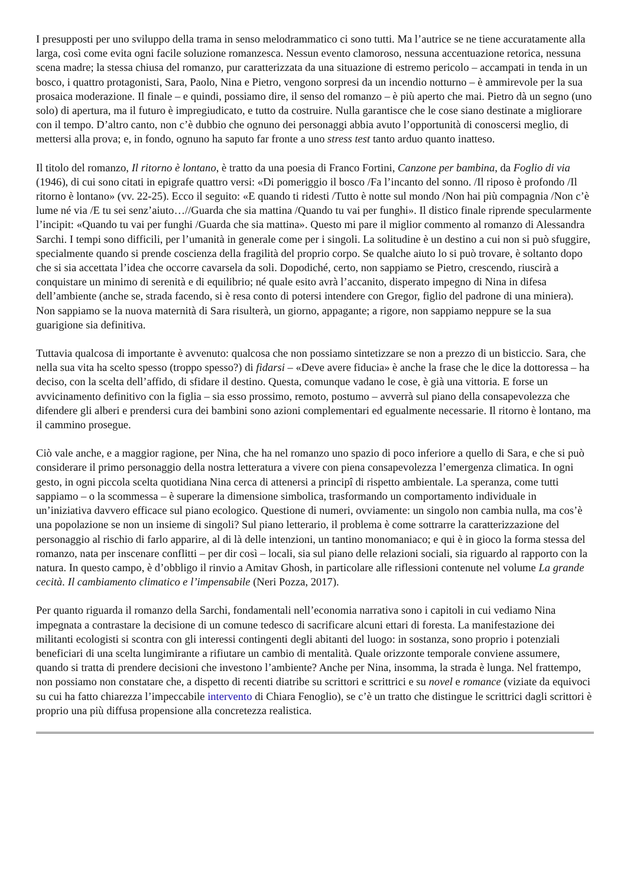I presupposti per uno sviluppo della trama in senso melodrammatico ci sono tutti. Ma l’autrice se ne tiene accuratamente alla larga, così come evita ogni facile soluzione romanzesca. Nessun evento clamoroso, nessuna accentuazione retorica, nessuna scena madre; la stessa chiusa del romanzo, pur caratterizzata da una situazione di estremo pericolo – accampati in tenda in un bosco, i quattro protagonisti, Sara, Paolo, Nina e Pietro, vengono sorpresi da un incendio notturno – è ammirevole per la sua prosaica moderazione. Il finale – e quindi, possiamo dire, il senso del romanzo – è più aperto che mai. Pietro dà un segno (uno solo) di apertura, ma il futuro è impregiudicato, e tutto da costruire. Nulla garantisce che le cose siano destinate a migliorare con il tempo. D’altro canto, non c’è dubbio che ognuno dei personaggi abbia avuto l’opportunità di conoscersi meglio, di mettersi alla prova; e, in fondo, ognuno ha saputo far fronte a uno stress test tanto arduo quanto inatteso.
Il titolo del romanzo, Il ritorno è lontano, è tratto da una poesia di Franco Fortini, Canzone per bambina, da Foglio di via (1946), di cui sono citati in epigrafe quattro versi: «Di pomeriggio il bosco /Fa l’incanto del sonno. /Il riposo è profondo /Il ritorno è lontano» (vv. 22-25). Ecco il seguito: «E quando ti ridesti /Tutto è notte sul mondo /Non hai più compagnia /Non c’è lume né via /E tu sei senz’aiuto…//Guarda che sia mattina /Quando tu vai per funghi». Il distico finale riprende specularmente l’incipit: «Quando tu vai per funghi /Guarda che sia mattina». Questo mi pare il miglior commento al romanzo di Alessandra Sarchi. I tempi sono difficili, per l’umanità in generale come per i singoli. La solitudine è un destino a cui non si può sfuggire, specialmente quando si prende coscienza della fragilità del proprio corpo. Se qualche aiuto lo si può trovare, è soltanto dopo che si sia accettata l’idea che occorre cavarsela da soli. Dopodiché, certo, non sappiamo se Pietro, crescendo, riuscirà a conquistare un minimo di serenità e di equilibrio; né quale esito avrà l’accanito, disperato impegno di Nina in difesa dell’ambiente (anche se, strada facendo, si è resa conto di potersi intendere con Gregor, figlio del padrone di una miniera). Non sappiamo se la nuova maternità di Sara risulterà, un giorno, appagante; a rigore, non sappiamo neppure se la sua guarigione sia definitiva.
Tuttavia qualcosa di importante è avvenuto: qualcosa che non possiamo sintetizzare se non a prezzo di un bisticcio. Sara, che nella sua vita ha scelto spesso (troppo spesso?) di fidarsi – «Deve avere fiducia» è anche la frase che le dice la dottoressa – ha deciso, con la scelta dell’affido, di sfidare il destino. Questa, comunque vadano le cose, è già una vittoria. E forse un avvicinamento definitivo con la figlia – sia esso prossimo, remoto, postumo – avverrà sul piano della consapevolezza che difendere gli alberi e prendersi cura dei bambini sono azioni complementari ed egualmente necessarie. Il ritorno è lontano, ma il cammino prosegue.
Ciò vale anche, e a maggior ragione, per Nina, che ha nel romanzo uno spazio di poco inferiore a quello di Sara, e che si può considerare il primo personaggio della nostra letteratura a vivere con piena consapevolezza l’emergenza climatica. In ogni gesto, in ogni piccola scelta quotidiana Nina cerca di attenersi a principî di rispetto ambientale. La speranza, come tutti sappiamo – o la scommessa – è superare la dimensione simbolica, trasformando un comportamento individuale in un’iniziativa davvero efficace sul piano ecologico. Questione di numeri, ovviamente: un singolo non cambia nulla, ma cos’è una popolazione se non un insieme di singoli? Sul piano letterario, il problema è come sottrarre la caratterizzazione del personaggio al rischio di farlo apparire, al di là delle intenzioni, un tantino monomaniaco; e qui è in gioco la forma stessa del romanzo, nata per inscenare conflitti – per dir così – locali, sia sul piano delle relazioni sociali, sia riguardo al rapporto con la natura. In questo campo, è d’obbligo il rinvio a Amitav Ghosh, in particolare alle riflessioni contenute nel volume La grande cecità. Il cambiamento climatico e l’impensabile (Neri Pozza, 2017).
Per quanto riguarda il romanzo della Sarchi, fondamentali nell’economia narrativa sono i capitoli in cui vediamo Nina impegnata a contrastare la decisione di un comune tedesco di sacrificare alcuni ettari di foresta. La manifestazione dei militanti ecologisti si scontra con gli interessi contingenti degli abitanti del luogo: in sostanza, sono proprio i potenziali beneficiari di una scelta lungimirante a rifiutare un cambio di mentalità. Quale orizzonte temporale conviene assumere, quando si tratta di prendere decisioni che investono l’ambiente? Anche per Nina, insomma, la strada è lunga. Nel frattempo, non possiamo non constatare che, a dispetto di recenti diatribe su scrittori e scrittrici e su novel e romance (viziate da equivoci su cui ha fatto chiarezza l’impeccabile intervento di Chiara Fenoglio), se c’è un tratto che distingue le scrittrici dagli scrittori è proprio una più diffusa propensione alla concretezza realistica.